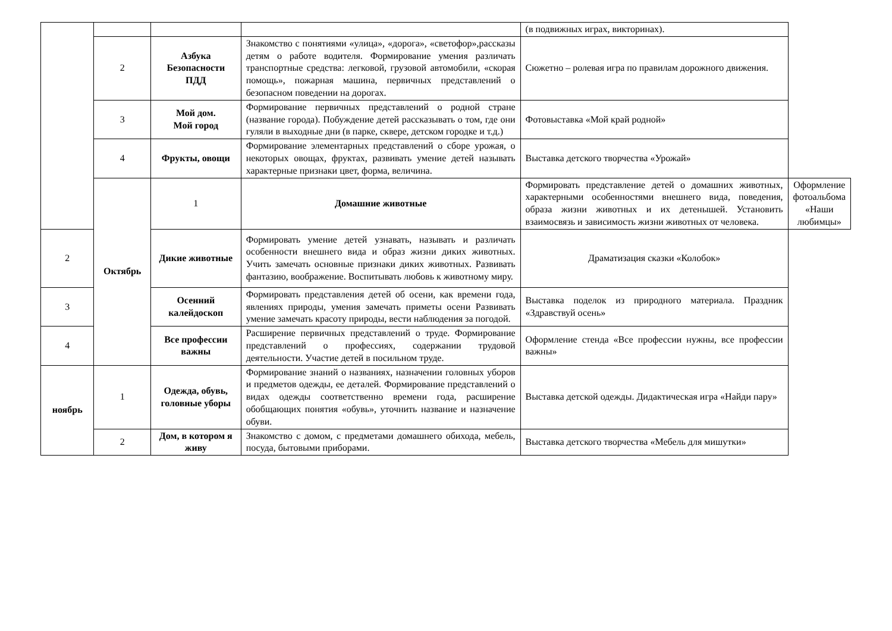| | | | | (в подвижных играх, викторинах). | |
| | 2 | Азбука Безопасности ПДД | Знакомство с понятиями «улица», «дорога», «светофор»,рассказы детям о работе водителя. Формирование умения различать транспортные средства: легковой, грузовой автомобили, «скорая помощь», пожарная машина, первичных представлений о безопасном поведении на дорогах. | Сюжетно – ролевая игра по правилам дорожного движения. | |
| | 3 | Мой дом. Мой город | Формирование первичных представлений о родной стране (название города). Побуждение детей рассказывать о том, где они гуляли в выходные дни (в парке, сквере, детском городке и т.д.) | Фотовыставка «Мой край родной» | |
| | 4 | Фрукты, овощи | Формирование элементарных представлений о сборе урожая, о некоторых овощах, фруктах, развивать умение детей называть характерные признаки цвет, форма, величина. | Выставка детского творчества «Урожай» | |
| | Октябрь | 1 | Домашние животные | Формировать представление детей о домашних животных, характерными особенностями внешнего вида, поведения, образа жизни животных и их детенышей. Установить взаимосвязь и зависимость жизни животных от человека. | Оформление фотоальбома «Наши любимцы» |
| 2 | | Дикие животные | Формировать умение детей узнавать, называть и различать особенности внешнего вида и образ жизни диких животных. Учить замечать основные признаки диких животных. Развивать фантазию, воображение. Воспитывать любовь к животному миру. | Драматизация сказки «Колобок» | |
| 3 | | Осенний калейдоскоп | Формировать представления детей об осени, как времени года, явлениях природы, умения замечать приметы осени Развивать умение замечать красоту природы, вести наблюдения за погодой. | Выставка поделок из природного материала. Праздник «Здравствуй осень» | |
| 4 | | Все профессии важны | Расширение первичных представлений о труде. Формирование представлений о профессиях, содержании трудовой деятельности. Участие детей в посильном труде. | Оформление стенда «Все профессии нужны, все профессии важны» | |
| ноябрь | 1 | Одежда, обувь, головные уборы | Формирование знаний о названиях, назначении головных уборов и предметов одежды, ее деталей. Формирование представлений о видах одежды соответственно времени года, расширение обобщающих понятия «обувь», уточнить название и назначение обуви. | Выставка детской одежды. Дидактическая игра «Найди пару» | |
| | 2 | Дом, в котором я живу | Знакомство с домом, с предметами домашнего обихода, мебель, посуда, бытовыми приборами. | Выставка детского творчества «Мебель для мишутки» | |